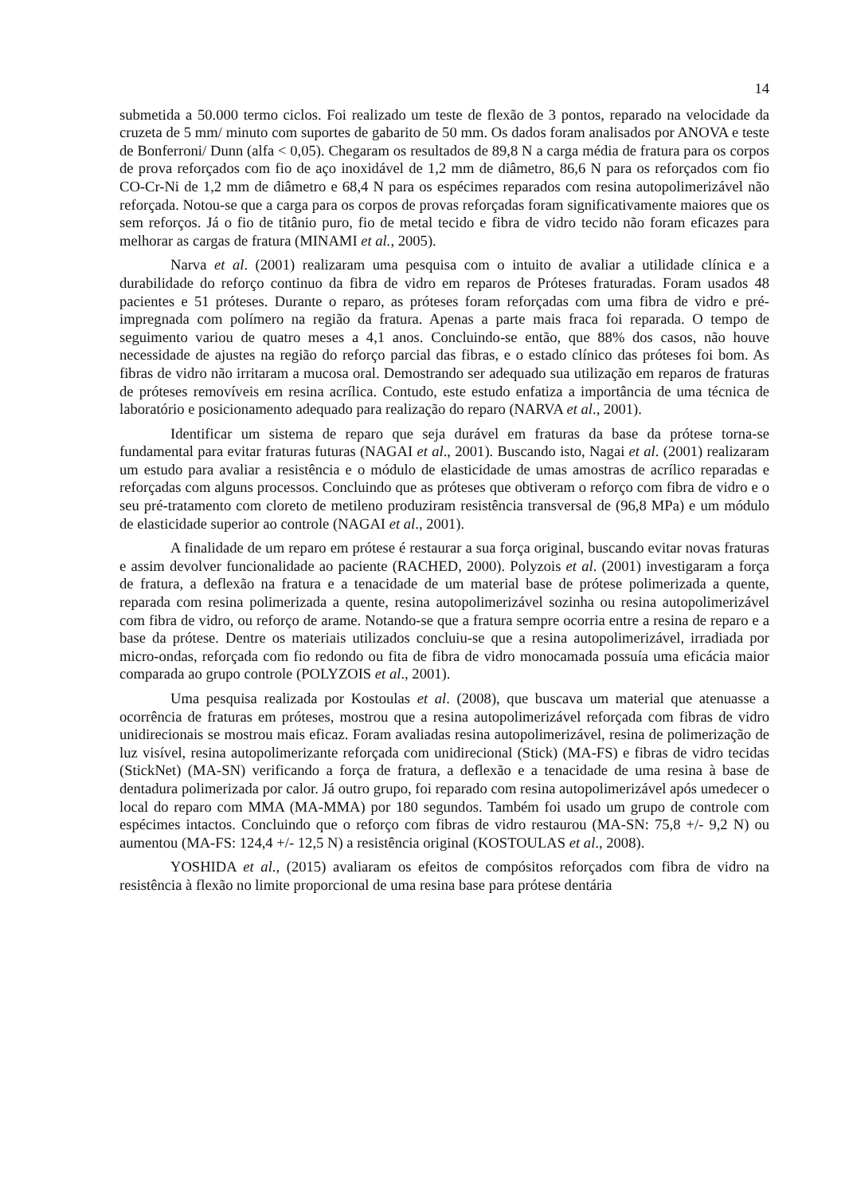14
submetida a 50.000 termo ciclos. Foi realizado um teste de flexão de 3 pontos, reparado na velocidade da cruzeta de 5 mm/ minuto com suportes de gabarito de 50 mm. Os dados foram analisados por ANOVA e teste de Bonferroni/ Dunn (alfa < 0,05). Chegaram os resultados de 89,8 N a carga média de fratura para os corpos de prova reforçados com fio de aço inoxidável de 1,2 mm de diâmetro, 86,6 N para os reforçados com fio CO-Cr-Ni de 1,2 mm de diâmetro e 68,4 N para os espécimes reparados com resina autopolimerizável não reforçada. Notou-se que a carga para os corpos de provas reforçadas foram significativamente maiores que os sem reforços. Já o fio de titânio puro, fio de metal tecido e fibra de vidro tecido não foram eficazes para melhorar as cargas de fratura (MINAMI et al., 2005).
Narva et al. (2001) realizaram uma pesquisa com o intuito de avaliar a utilidade clínica e a durabilidade do reforço continuo da fibra de vidro em reparos de Próteses fraturadas. Foram usados 48 pacientes e 51 próteses. Durante o reparo, as próteses foram reforçadas com uma fibra de vidro e pré-impregnada com polímero na região da fratura. Apenas a parte mais fraca foi reparada. O tempo de seguimento variou de quatro meses a 4,1 anos. Concluindo-se então, que 88% dos casos, não houve necessidade de ajustes na região do reforço parcial das fibras, e o estado clínico das próteses foi bom. As fibras de vidro não irritaram a mucosa oral. Demostrando ser adequado sua utilização em reparos de fraturas de próteses removíveis em resina acrílica. Contudo, este estudo enfatiza a importância de uma técnica de laboratório e posicionamento adequado para realização do reparo (NARVA et al., 2001).
Identificar um sistema de reparo que seja durável em fraturas da base da prótese torna-se fundamental para evitar fraturas futuras (NAGAI et al., 2001). Buscando isto, Nagai et al. (2001) realizaram um estudo para avaliar a resistência e o módulo de elasticidade de umas amostras de acrílico reparadas e reforçadas com alguns processos. Concluindo que as próteses que obtiveram o reforço com fibra de vidro e o seu pré-tratamento com cloreto de metileno produziram resistência transversal de (96,8 MPa) e um módulo de elasticidade superior ao controle (NAGAI et al., 2001).
A finalidade de um reparo em prótese é restaurar a sua força original, buscando evitar novas fraturas e assim devolver funcionalidade ao paciente (RACHED, 2000). Polyzois et al. (2001) investigaram a força de fratura, a deflexão na fratura e a tenacidade de um material base de prótese polimerizada a quente, reparada com resina polimerizada a quente, resina autopolimerizável sozinha ou resina autopolimerizável com fibra de vidro, ou reforço de arame. Notando-se que a fratura sempre ocorria entre a resina de reparo e a base da prótese. Dentre os materiais utilizados concluiu-se que a resina autopolimerizável, irradiada por micro-ondas, reforçada com fio redondo ou fita de fibra de vidro monocamada possuía uma eficácia maior comparada ao grupo controle (POLYZOIS et al., 2001).
Uma pesquisa realizada por Kostoulas et al. (2008), que buscava um material que atenuasse a ocorrência de fraturas em próteses, mostrou que a resina autopolimerizável reforçada com fibras de vidro unidirecionais se mostrou mais eficaz. Foram avaliadas resina autopolimerizável, resina de polimerização de luz visível, resina autopolimerizante reforçada com unidirecional (Stick) (MA-FS) e fibras de vidro tecidas (StickNet) (MA-SN) verificando a força de fratura, a deflexão e a tenacidade de uma resina à base de dentadura polimerizada por calor. Já outro grupo, foi reparado com resina autopolimerizável após umedecer o local do reparo com MMA (MA-MMA) por 180 segundos. Também foi usado um grupo de controle com espécimes intactos. Concluindo que o reforço com fibras de vidro restaurou (MA-SN: 75,8 +/- 9,2 N) ou aumentou (MA-FS: 124,4 +/- 12,5 N) a resistência original (KOSTOULAS et al., 2008).
YOSHIDA et al., (2015) avaliaram os efeitos de compósitos reforçados com fibra de vidro na resistência à flexão no limite proporcional de uma resina base para prótese dentária